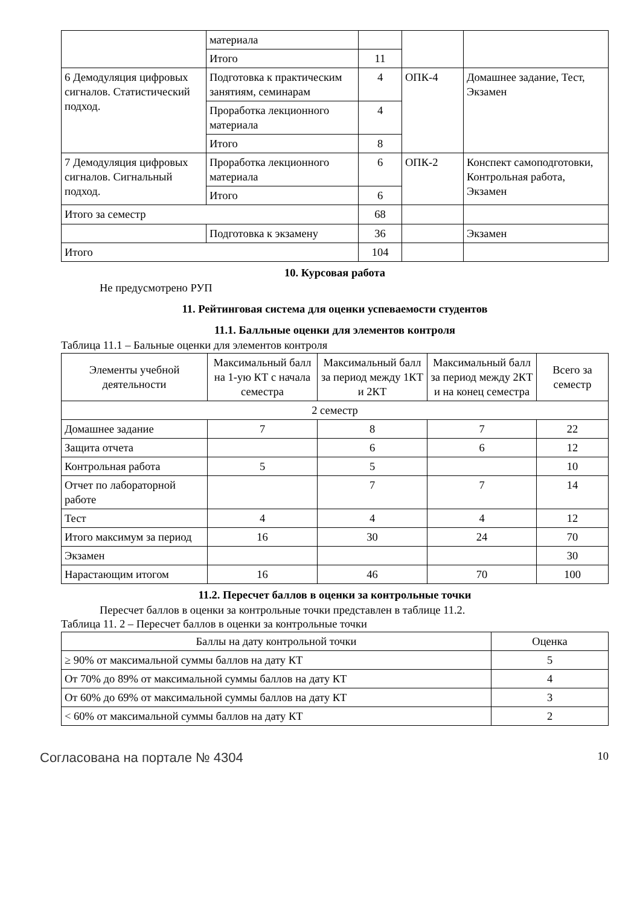| | материала | | | |
| | Итого | 11 | | |
| 6 Демодуляция цифровых сигналов. Статистический подход. | Подготовка к практическим занятиям, семинарам | 4 | ОПК-4 | Домашнее задание, Тест, Экзамен |
| | Проработка лекционного материала | 4 | | |
| | Итого | 8 | | |
| 7 Демодуляция цифровых сигналов. Сигнальный подход. | Проработка лекционного материала | 6 | ОПК-2 | Конспект самоподготовки, Контрольная работа, Экзамен |
| | Итого | 6 | | |
| Итого за семестр | | 68 | | |
| | Подготовка к экзамену | 36 | | Экзамен |
| Итого | | 104 | | |
10. Курсовая работа
Не предусмотрено РУП
11. Рейтинговая система для оценки успеваемости студентов
11.1. Балльные оценки для элементов контроля
Таблица 11.1 – Бальные оценки для элементов контроля
| Элементы учебной деятельности | Максимальный балл на 1-ую КТ с начала семестра | Максимальный балл за период между 1КТ и 2КТ | Максимальный балл за период между 2КТ и на конец семестра | Всего за семестр |
| --- | --- | --- | --- | --- |
| 2 семестр | | | | |
| Домашнее задание | 7 | 8 | 7 | 22 |
| Защита отчета | | 6 | 6 | 12 |
| Контрольная работа | 5 | 5 | | 10 |
| Отчет по лабораторной работе | | 7 | 7 | 14 |
| Тест | 4 | 4 | 4 | 12 |
| Итого максимум за период | 16 | 30 | 24 | 70 |
| Экзамен | | | | 30 |
| Нарастающим итогом | 16 | 46 | 70 | 100 |
11.2. Пересчет баллов в оценки за контрольные точки
Пересчет баллов в оценки за контрольные точки представлен в таблице 11.2.
Таблица 11. 2 – Пересчет баллов в оценки за контрольные точки
| Баллы на дату контрольной точки | Оценка |
| --- | --- |
| ≥ 90% от максимальной суммы баллов на дату КТ | 5 |
| От 70% до 89% от максимальной суммы баллов на дату КТ | 4 |
| От 60% до 69% от максимальной суммы баллов на дату КТ | 3 |
| < 60% от максимальной суммы баллов на дату КТ | 2 |
Согласована на портале № 4304 10